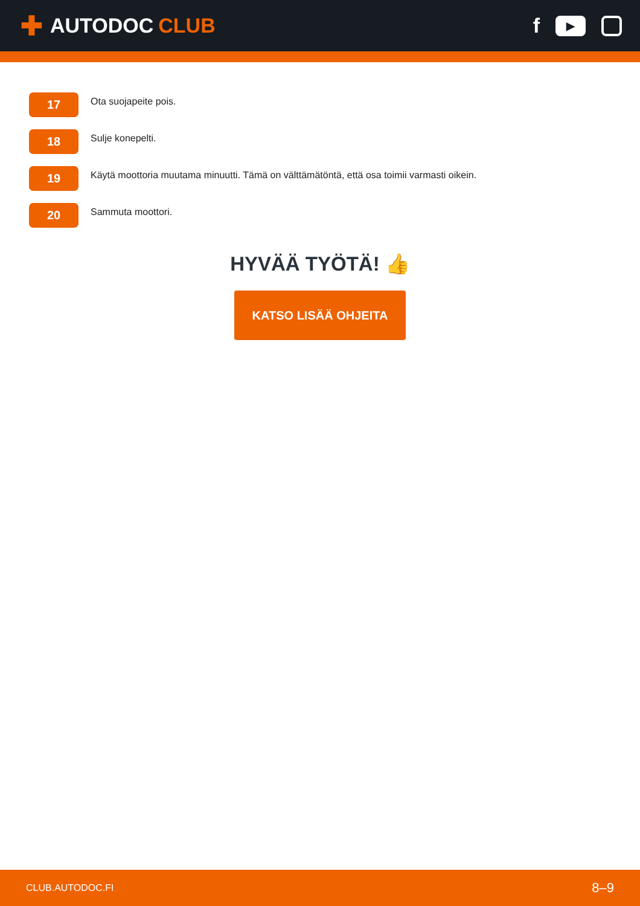✚ AUTODOC CLUB
f
▶
17
Ota suojapeite pois.
18
Sulje konepelti.
19
Käytä moottoria muutama minuutti. Tämä on välttämätöntä, että osa toimii varmasti oikein.
20
Sammuta moottori.
HYVÄÄ TYÖTÄ! 👍
KATSO LISÄÄ OHJEITA
CLUB.AUTODOC.FI 8–9